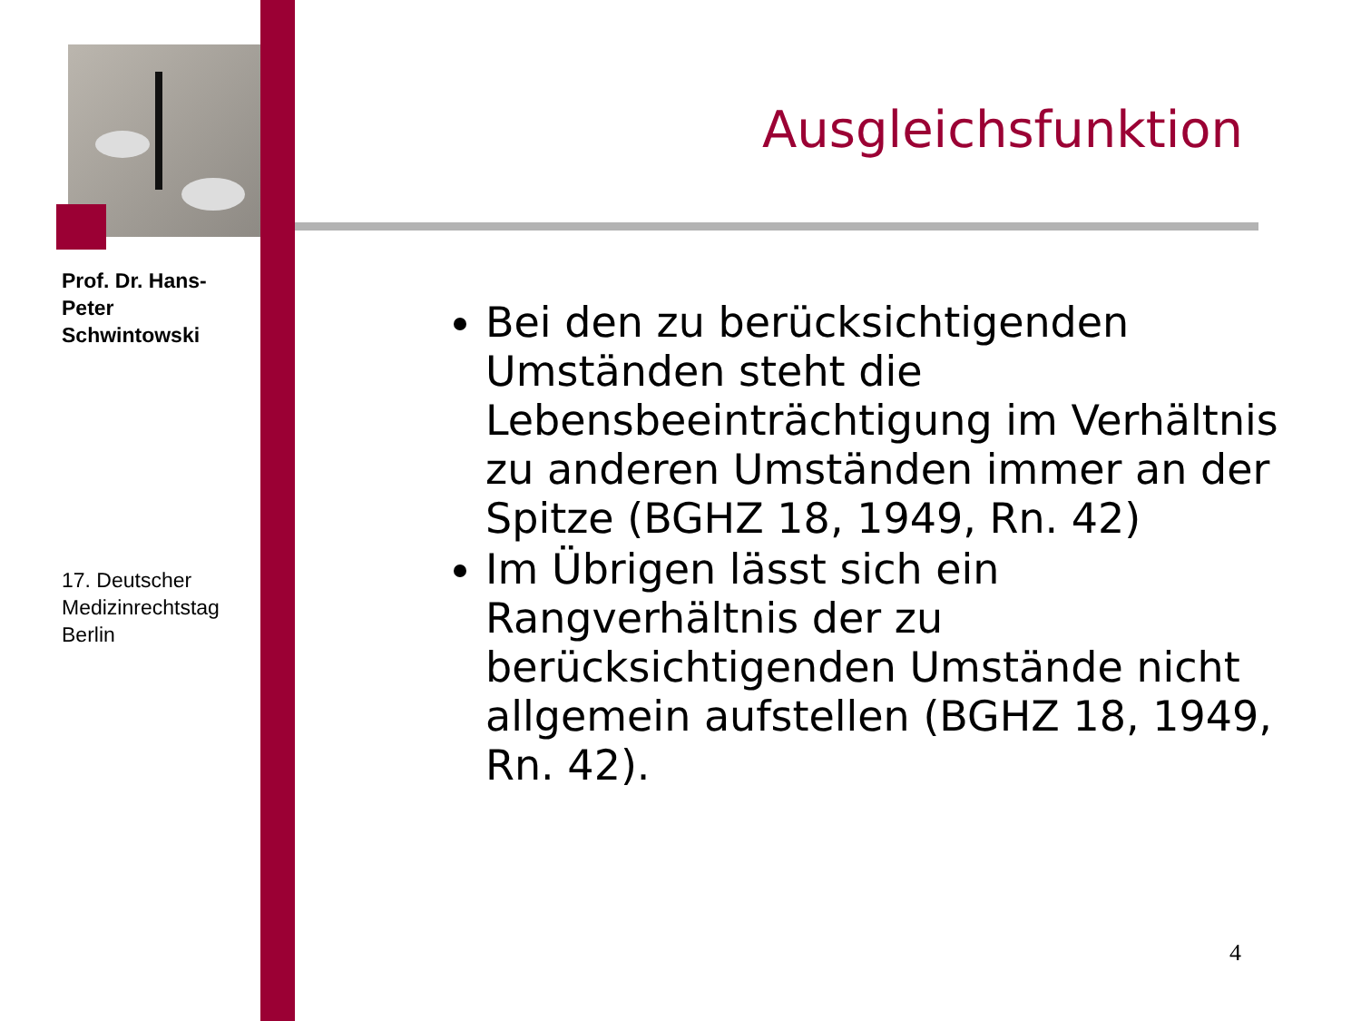Prof. Dr. Hans-Peter Schwintowski
17. Deutscher Medizinrechtstag Berlin
Ausgleichsfunktion
Bei den zu berücksichtigenden Umständen steht die Lebensbeeinträchtigung im Verhältnis zu anderen Umständen immer an der Spitze (BGHZ 18, 1949, Rn. 42)
Im Übrigen lässt sich ein Rangverhältnis der zu berücksichtigenden Umstände nicht allgemein aufstellen (BGHZ 18, 1949, Rn. 42).
4